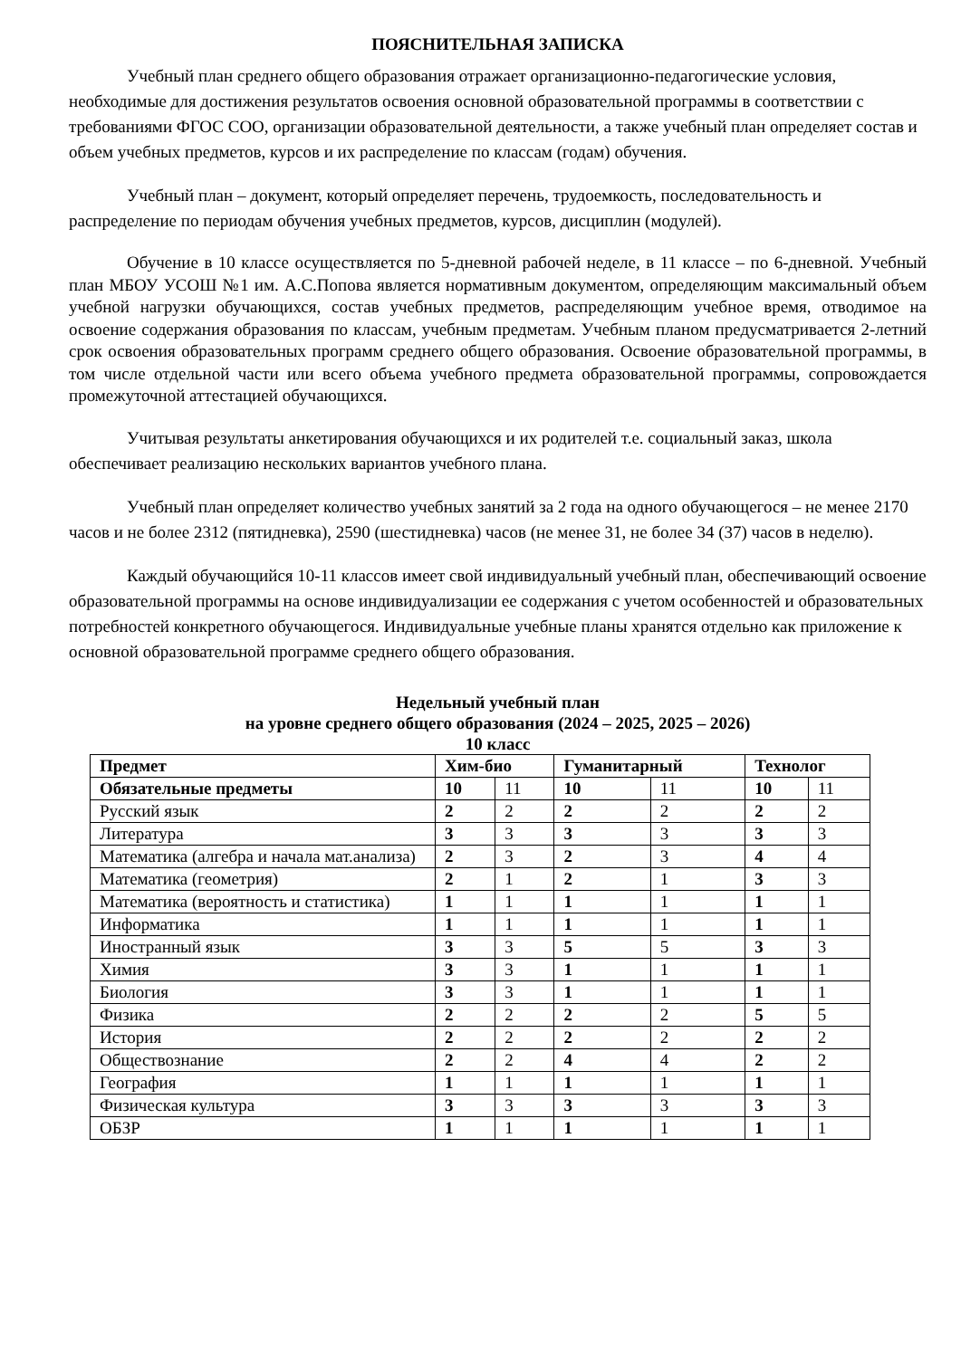ПОЯСНИТЕЛЬНАЯ ЗАПИСКА
Учебный план среднего общего образования отражает организационно-педагогические условия, необходимые для достижения результатов освоения основной образовательной программы в соответствии с требованиями ФГОС СОО, организации образовательной деятельности, а также учебный план определяет состав и объем учебных предметов, курсов и их распределение по классам (годам) обучения.
Учебный план – документ, который определяет перечень, трудоемкость, последовательность и распределение по периодам обучения учебных предметов, курсов, дисциплин (модулей).
Обучение в 10 классе осуществляется по 5-дневной рабочей неделе, в 11 классе – по 6-дневной. Учебный план МБОУ УСОШ №1 им. А.С.Попова является нормативным документом, определяющим максимальный объем учебной нагрузки обучающихся, состав учебных предметов, распределяющим учебное время, отводимое на освоение содержания образования по классам, учебным предметам. Учебным планом предусматривается 2-летний срок освоения образовательных программ среднего общего образования. Освоение образовательной программы, в том числе отдельной части или всего объема учебного предмета образовательной программы, сопровождается промежуточной аттестацией обучающихся.
Учитывая результаты анкетирования обучающихся и их родителей т.е. социальный заказ, школа обеспечивает реализацию нескольких вариантов учебного плана.
Учебный план определяет количество учебных занятий за 2 года на одного обучающегося – не менее 2170 часов и не более 2312 (пятидневка), 2590 (шестидневка) часов (не менее 31, не более 34 (37) часов в неделю).
Каждый обучающийся 10-11 классов имеет свой индивидуальный учебный план, обеспечивающий освоение образовательной программы на основе индивидуализации ее содержания с учетом особенностей и образовательных потребностей конкретного обучающегося. Индивидуальные учебные планы хранятся отдельно как приложение к основной образовательной программе среднего общего образования.
Недельный учебный план
на уровне среднего общего образования (2024 – 2025, 2025 – 2026)
10 класс
| Предмет | Хим-био | | Гуманитарный | | Технолог | |
| Обязательные предметы | 10 | 11 | 10 | 11 | 10 | 11 |
| Русский язык | 2 | 2 | 2 | 2 | 2 | 2 |
| Литература | 3 | 3 | 3 | 3 | 3 | 3 |
| Математика (алгебра и начала мат.анализа) | 2 | 3 | 2 | 3 | 4 | 4 |
| Математика (геометрия) | 2 | 1 | 2 | 1 | 3 | 3 |
| Математика (вероятность и статистика) | 1 | 1 | 1 | 1 | 1 | 1 |
| Информатика | 1 | 1 | 1 | 1 | 1 | 1 |
| Иностранный язык | 3 | 3 | 5 | 5 | 3 | 3 |
| Химия | 3 | 3 | 1 | 1 | 1 | 1 |
| Биология | 3 | 3 | 1 | 1 | 1 | 1 |
| Физика | 2 | 2 | 2 | 2 | 5 | 5 |
| История | 2 | 2 | 2 | 2 | 2 | 2 |
| Обществознание | 2 | 2 | 4 | 4 | 2 | 2 |
| География | 1 | 1 | 1 | 1 | 1 | 1 |
| Физическая культура | 3 | 3 | 3 | 3 | 3 | 3 |
| ОБЗР | 1 | 1 | 1 | 1 | 1 | 1 |